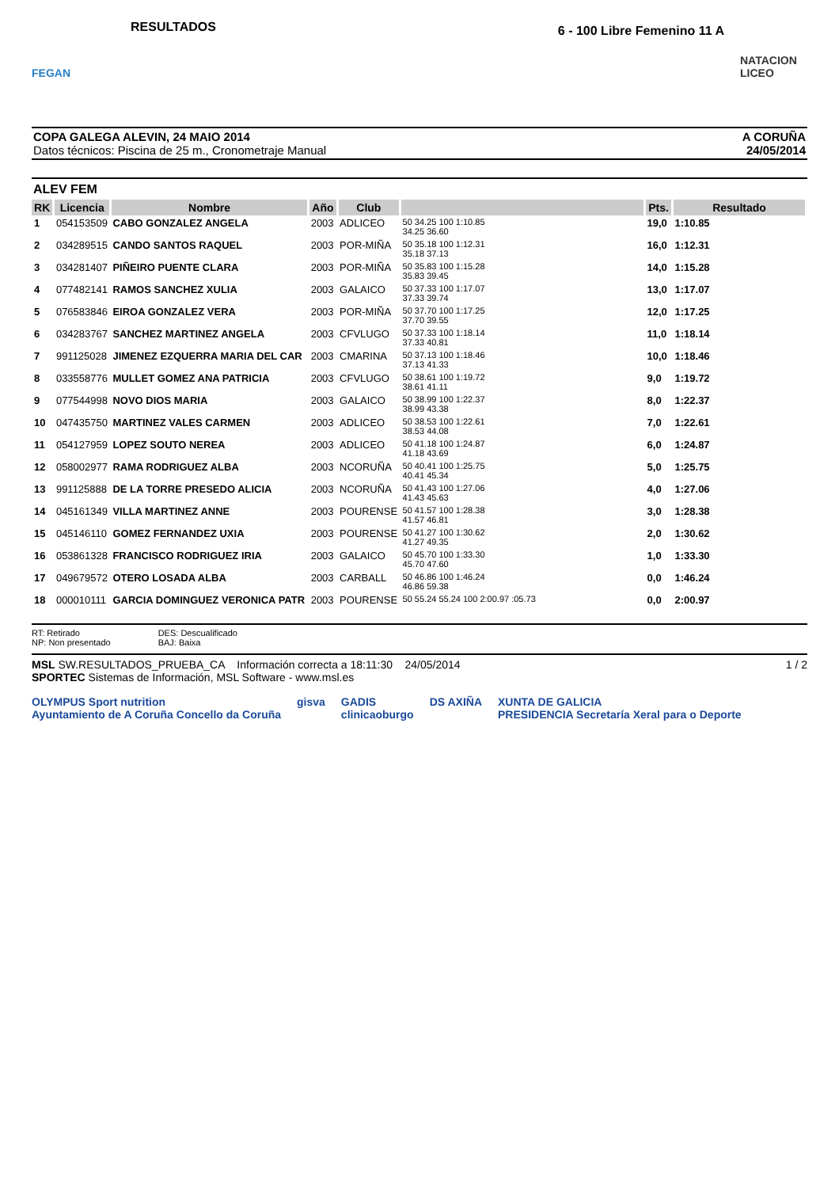FEGAN
RESULTADOS
6 - 100 Libre Femenino 11 A
NATACION LICEO
COPA GALEGA ALEVIN, 24 MAIO 2014
Datos técnicos: Piscina de 25 m., Cronometraje Manual
A CORUÑA
24/05/2014
ALEV FEM
| RK | Licencia | Nombre | Año | Club | | Pts. | Resultado |
| --- | --- | --- | --- | --- | --- | --- | --- |
| 1 | 054153509 | CABO GONZALEZ ANGELA | 2003 | ADLICEO | 50 34.25 100 1:10.85 34.25 36.60 | 19,0 | 1:10.85 |
| 2 | 034289515 | CANDO SANTOS RAQUEL | 2003 | POR-MIÑA | 50 35.18 100 1:12.31 35.18 37.13 | 16,0 | 1:12.31 |
| 3 | 034281407 | PIÑEIRO PUENTE CLARA | 2003 | POR-MIÑA | 50 35.83 100 1:15.28 35.83 39.45 | 14,0 | 1:15.28 |
| 4 | 077482141 | RAMOS SANCHEZ XULIA | 2003 | GALAICO | 50 37.33 100 1:17.07 37.33 39.74 | 13,0 | 1:17.07 |
| 5 | 076583846 | EIROA GONZALEZ VERA | 2003 | POR-MIÑA | 50 37.70 100 1:17.25 37.70 39.55 | 12,0 | 1:17.25 |
| 6 | 034283767 | SANCHEZ MARTINEZ ANGELA | 2003 | CFVLUGO | 50 37.33 100 1:18.14 37.33 40.81 | 11,0 | 1:18.14 |
| 7 | 991125028 | JIMENEZ EZQUERRA MARIA DEL CAR | 2003 | CMARINA | 50 37.13 100 1:18.46 37.13 41.33 | 10,0 | 1:18.46 |
| 8 | 033558776 | MULLET GOMEZ ANA PATRICIA | 2003 | CFVLUGO | 50 38.61 100 1:19.72 38.61 41.11 | 9,0 | 1:19.72 |
| 9 | 077544998 | NOVO DIOS MARIA | 2003 | GALAICO | 50 38.99 100 1:22.37 38.99 43.38 | 8,0 | 1:22.37 |
| 10 | 047435750 | MARTINEZ VALES CARMEN | 2003 | ADLICEO | 50 38.53 100 1:22.61 38.53 44.08 | 7,0 | 1:22.61 |
| 11 | 054127959 | LOPEZ SOUTO NEREA | 2003 | ADLICEO | 50 41.18 100 1:24.87 41.18 43.69 | 6,0 | 1:24.87 |
| 12 | 058002977 | RAMA RODRIGUEZ ALBA | 2003 | NCORUÑA | 50 40.41 100 1:25.75 40.41 45.34 | 5,0 | 1:25.75 |
| 13 | 991125888 | DE LA TORRE PRESEDO ALICIA | 2003 | NCORUÑA | 50 41.43 100 1:27.06 41.43 45.63 | 4,0 | 1:27.06 |
| 14 | 045161349 | VILLA MARTINEZ ANNE | 2003 | POURENSE | 50 41.57 100 1:28.38 41.57 46.81 | 3,0 | 1:28.38 |
| 15 | 045146110 | GOMEZ FERNANDEZ UXIA | 2003 | POURENSE | 50 41.27 100 1:30.62 41.27 49.35 | 2,0 | 1:30.62 |
| 16 | 053861328 | FRANCISCO RODRIGUEZ IRIA | 2003 | GALAICO | 50 45.70 100 1:33.30 45.70 47.60 | 1,0 | 1:33.30 |
| 17 | 049679572 | OTERO LOSADA ALBA | 2003 | CARBALL | 50 46.86 100 1:46.24 46.86 59.38 | 0,0 | 1:46.24 |
| 18 | 000010111 | GARCIA DOMINGUEZ VERONICA PATR | 2003 | POURENSE | 50 55.24 55.24 100 2:00.97 :05.73 | 0,0 | 2:00.97 |
RT: Retirado
NP: Non presentado
DES: Descualificado
BAJ: Baixa
MSL SW.RESULTADOS_PRUEBA_CA Información correcta a 18:11:30 24/05/2014 1 / 2
SPORTEC Sistemas de Información, MSL Software - www.msl.es
OLYMPUS Sport nutrition
Ayuntamiento de A Coruña Concello da Coruña gisva GADIS
clinicaoburgo DS AXIÑA XUNTA DE GALICIA
PRESIDENCIA Secretaría Xeral para o Deporte